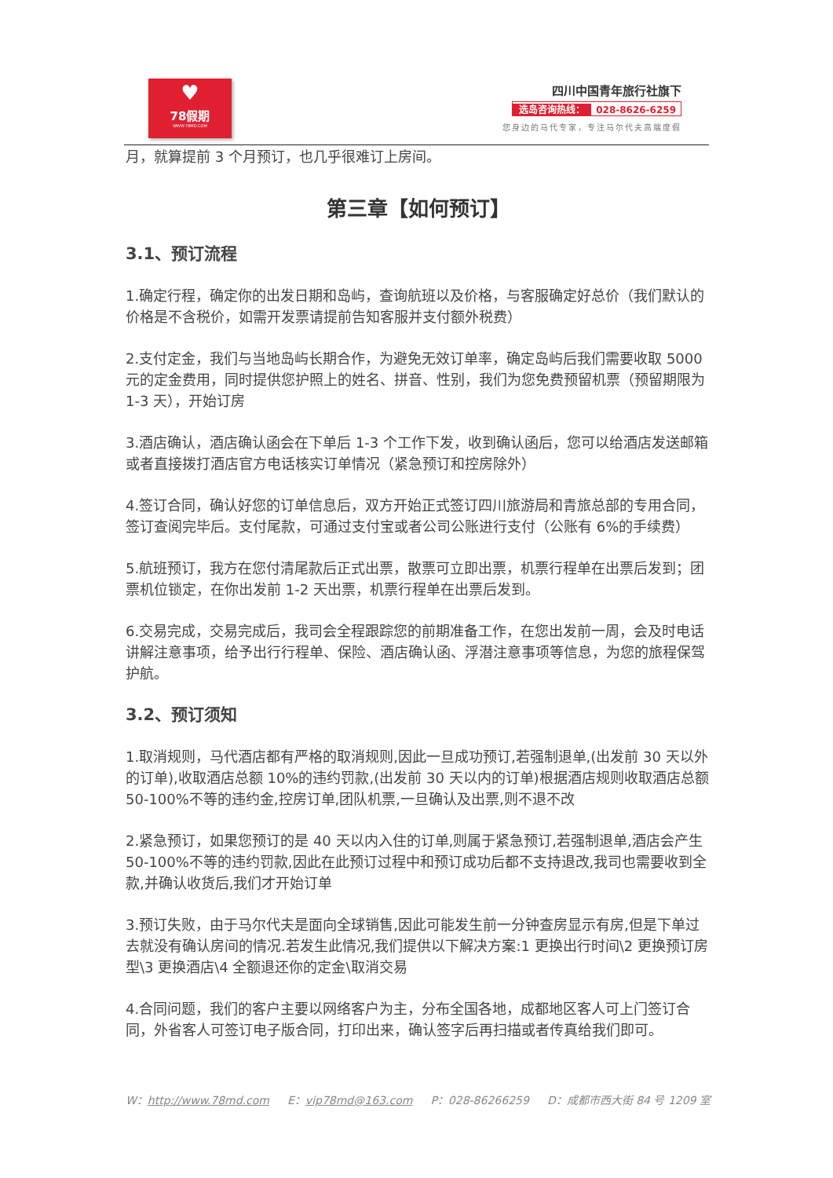♥
78假期
WWW.78MD.COM
四川中国青年旅行社旗下
选岛咨询热线： 028-8626-6259
您身边的马代专家，专注马尔代夫高端度假
月，就算提前 3 个月预订，也几乎很难订上房间。
第三章【如何预订】
3.1、预订流程
1.确定行程，确定你的出发日期和岛屿，查询航班以及价格，与客服确定好总价（我们默认的价格是不含税价，如需开发票请提前告知客服并支付额外税费）
2.支付定金，我们与当地岛屿长期合作，为避免无效订单率，确定岛屿后我们需要收取 5000 元的定金费用，同时提供您护照上的姓名、拼音、性别，我们为您免费预留机票（预留期限为 1-3 天），开始订房
3.酒店确认，酒店确认函会在下单后 1-3 个工作下发，收到确认函后，您可以给酒店发送邮箱或者直接拨打酒店官方电话核实订单情况（紧急预订和控房除外）
4.签订合同，确认好您的订单信息后，双方开始正式签订四川旅游局和青旅总部的专用合同，签订查阅完毕后。支付尾款，可通过支付宝或者公司公账进行支付（公账有 6%的手续费）
5.航班预订，我方在您付清尾款后正式出票，散票可立即出票，机票行程单在出票后发到；团票机位锁定，在你出发前 1-2 天出票，机票行程单在出票后发到。
6.交易完成，交易完成后，我司会全程跟踪您的前期准备工作，在您出发前一周，会及时电话讲解注意事项，给予出行行程单、保险、酒店确认函、浮潜注意事项等信息，为您的旅程保驾护航。
3.2、预订须知
1.取消规则，马代酒店都有严格的取消规则,因此一旦成功预订,若强制退单,(出发前 30 天以外的订单),收取酒店总额 10%的违约罚款,(出发前 30 天以内的订单)根据酒店规则收取酒店总额 50-100%不等的违约金,控房订单,团队机票,一旦确认及出票,则不退不改
2.紧急预订，如果您预订的是 40 天以内入住的订单,则属于紧急预订,若强制退单,酒店会产生 50-100%不等的违约罚款,因此在此预订过程中和预订成功后都不支持退改,我司也需要收到全款,并确认收货后,我们才开始订单
3.预订失败，由于马尔代夫是面向全球销售,因此可能发生前一分钟查房显示有房,但是下单过去就没有确认房间的情况.若发生此情况,我们提供以下解决方案:1 更换出行时间\2 更换预订房型\3 更换酒店\4 全额退还你的定金\取消交易
4.合同问题，我们的客户主要以网络客户为主，分布全国各地，成都地区客人可上门签订合同，外省客人可签订电子版合同，打印出来，确认签字后再扫描或者传真给我们即可。
W：http://www.78md.com E：vip78md@163.com P：028-86266259 D：成都市西大街 84 号 1209 室